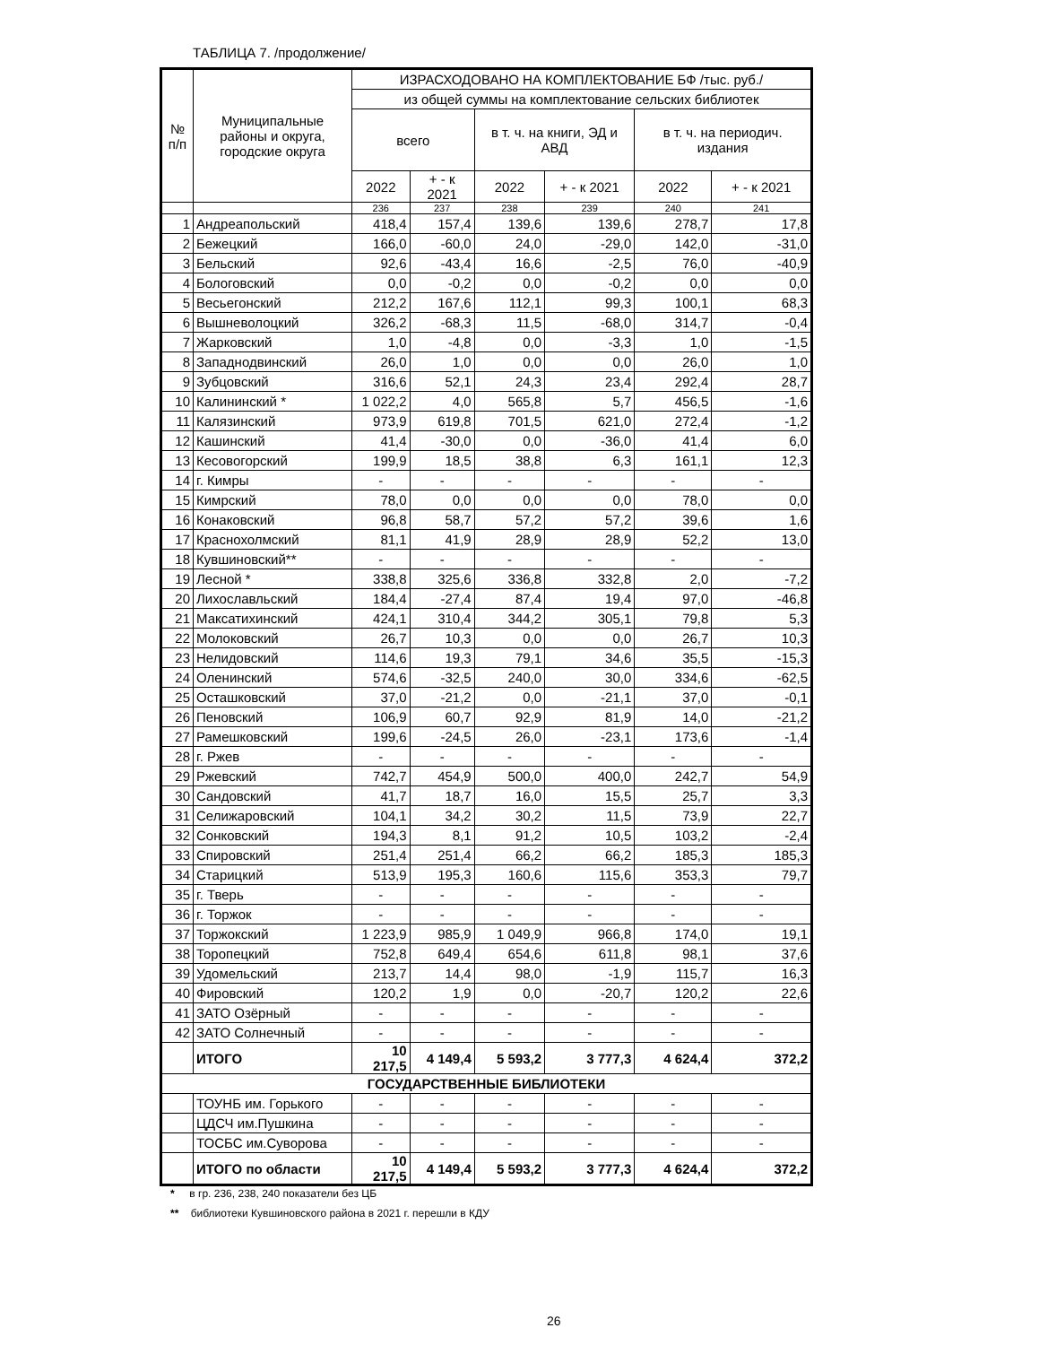ТАБЛИЦА 7. /продолжение/
| № п/п | Муниципальные районы и округа, городские округа | ИЗРАСХОДОВАНО НА КОМПЛЕКТОВАНИЕ БФ /тыс. руб./ | | | | | |
| --- | --- | --- | --- | --- | --- | --- | --- |
| | | из общей суммы на комплектование сельских библиотек | | | | | |
| | | всего | | в т. ч. на книги, ЭД и АВД | | в т. ч. на периодич. издания | |
| | | 2022 | + - к 2021 | 2022 | + - к 2021 | 2022 | + - к 2021 |
| | | 236 | 237 | 238 | 239 | 240 | 241 |
| 1 | Андреапольский | 418,4 | 157,4 | 139,6 | 139,6 | 278,7 | 17,8 |
| 2 | Бежецкий | 166,0 | -60,0 | 24,0 | -29,0 | 142,0 | -31,0 |
| 3 | Бельский | 92,6 | -43,4 | 16,6 | -2,5 | 76,0 | -40,9 |
| 4 | Бологовский | 0,0 | -0,2 | 0,0 | -0,2 | 0,0 | 0,0 |
| 5 | Весьегонский | 212,2 | 167,6 | 112,1 | 99,3 | 100,1 | 68,3 |
| 6 | Вышневолоцкий | 326,2 | -68,3 | 11,5 | -68,0 | 314,7 | -0,4 |
| 7 | Жарковский | 1,0 | -4,8 | 0,0 | -3,3 | 1,0 | -1,5 |
| 8 | Западнодвинский | 26,0 | 1,0 | 0,0 | 0,0 | 26,0 | 1,0 |
| 9 | Зубцовский | 316,6 | 52,1 | 24,3 | 23,4 | 292,4 | 28,7 |
| 10 | Калининский * | 1 022,2 | 4,0 | 565,8 | 5,7 | 456,5 | -1,6 |
| 11 | Калязинский | 973,9 | 619,8 | 701,5 | 621,0 | 272,4 | -1,2 |
| 12 | Кашинский | 41,4 | -30,0 | 0,0 | -36,0 | 41,4 | 6,0 |
| 13 | Кесовогорский | 199,9 | 18,5 | 38,8 | 6,3 | 161,1 | 12,3 |
| 14 | г. Кимры | - | - | - | - | - | - |
| 15 | Кимрский | 78,0 | 0,0 | 0,0 | 0,0 | 78,0 | 0,0 |
| 16 | Конаковский | 96,8 | 58,7 | 57,2 | 57,2 | 39,6 | 1,6 |
| 17 | Краснохолмский | 81,1 | 41,9 | 28,9 | 28,9 | 52,2 | 13,0 |
| 18 | Кувшиновский** | - | - | - | - | - | - |
| 19 | Лесной * | 338,8 | 325,6 | 336,8 | 332,8 | 2,0 | -7,2 |
| 20 | Лихославльский | 184,4 | -27,4 | 87,4 | 19,4 | 97,0 | -46,8 |
| 21 | Максатихинский | 424,1 | 310,4 | 344,2 | 305,1 | 79,8 | 5,3 |
| 22 | Молоковский | 26,7 | 10,3 | 0,0 | 0,0 | 26,7 | 10,3 |
| 23 | Нелидовский | 114,6 | 19,3 | 79,1 | 34,6 | 35,5 | -15,3 |
| 24 | Оленинский | 574,6 | -32,5 | 240,0 | 30,0 | 334,6 | -62,5 |
| 25 | Осташковский | 37,0 | -21,2 | 0,0 | -21,1 | 37,0 | -0,1 |
| 26 | Пеновский | 106,9 | 60,7 | 92,9 | 81,9 | 14,0 | -21,2 |
| 27 | Рамешковский | 199,6 | -24,5 | 26,0 | -23,1 | 173,6 | -1,4 |
| 28 | г. Ржев | - | - | - | - | - | - |
| 29 | Ржевский | 742,7 | 454,9 | 500,0 | 400,0 | 242,7 | 54,9 |
| 30 | Сандовский | 41,7 | 18,7 | 16,0 | 15,5 | 25,7 | 3,3 |
| 31 | Селижаровский | 104,1 | 34,2 | 30,2 | 11,5 | 73,9 | 22,7 |
| 32 | Сонковский | 194,3 | 8,1 | 91,2 | 10,5 | 103,2 | -2,4 |
| 33 | Спировский | 251,4 | 251,4 | 66,2 | 66,2 | 185,3 | 185,3 |
| 34 | Старицкий | 513,9 | 195,3 | 160,6 | 115,6 | 353,3 | 79,7 |
| 35 | г. Тверь | - | - | - | - | - | - |
| 36 | г. Торжок | - | - | - | - | - | - |
| 37 | Торжокский | 1 223,9 | 985,9 | 1 049,9 | 966,8 | 174,0 | 19,1 |
| 38 | Торопецкий | 752,8 | 649,4 | 654,6 | 611,8 | 98,1 | 37,6 |
| 39 | Удомельский | 213,7 | 14,4 | 98,0 | -1,9 | 115,7 | 16,3 |
| 40 | Фировский | 120,2 | 1,9 | 0,0 | -20,7 | 120,2 | 22,6 |
| 41 | ЗАТО Озёрный | - | - | - | - | - | - |
| 42 | ЗАТО Солнечный | - | - | - | - | - | - |
| | ИТОГО | 10 217,5 | 4 149,4 | 5 593,2 | 3 777,3 | 4 624,4 | 372,2 |
| ГОСУДАРСТВЕННЫЕ БИБЛИОТЕКИ | | | | | | | |
| | ТОУНБ им. Горького | - | - | - | - | - | - |
| | ЦДСЧ им.Пушкина | - | - | - | - | - | - |
| | ТОСБС им.Суворова | - | - | - | - | - | - |
| | ИТОГО по области | 10 217,5 | 4 149,4 | 5 593,2 | 3 777,3 | 4 624,4 | 372,2 |
* в гр. 236, 238, 240 показатели без ЦБ
** библиотеки Кувшиновского района в 2021 г. перешли в КДУ
26